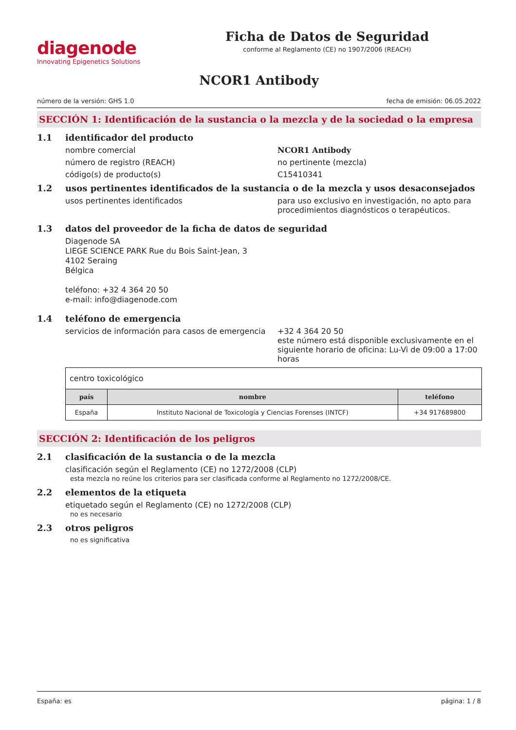diagenode
Innovating Epigenetics Solutions
Ficha de Datos de Seguridad
conforme al Reglamento (CE) no 1907/2006 (REACH)
NCOR1 Antibody
número de la versión: GHS 1.0 fecha de emisión: 06.05.2022
SECCIÓN 1: Identificación de la sustancia o la mezcla y de la sociedad o la empresa
1.1 identificador del producto
nombre comercial NCOR1 Antibody
número de registro (REACH) no pertinente (mezcla)
código(s) de producto(s) C15410341
1.2 usos pertinentes identificados de la sustancia o de la mezcla y usos desaconsejados
usos pertinentes identificados para uso exclusivo en investigación, no apto para procedimientos diagnósticos o terapéuticos.
1.3 datos del proveedor de la ficha de datos de seguridad
Diagenode SA
LIEGE SCIENCE PARK Rue du Bois Saint-Jean, 3
4102 Seraing
Bélgica
teléfono: +32 4 364 20 50
e-mail: info@diagenode.com
1.4 teléfono de emergencia
servicios de información para casos de emergencia
+32 4 364 20 50
este número está disponible exclusivamente en el siguiente horario de oficina: Lu-Vi de 09:00 a 17:00 horas
| centro toxicológico | | |
| país | nombre | teléfono |
| España | Instituto Nacional de Toxicología y Ciencias Forenses (INTCF) | +34 917689800 |
SECCIÓN 2: Identificación de los peligros
2.1 clasificación de la sustancia o de la mezcla
clasificación según el Reglamento (CE) no 1272/2008 (CLP)
esta mezcla no reúne los criterios para ser clasificada conforme al Reglamento no 1272/2008/CE.
2.2 elementos de la etiqueta
etiquetado según el Reglamento (CE) no 1272/2008 (CLP)
no es necesario
2.3 otros peligros
no es significativa
España: es página: 1 / 8